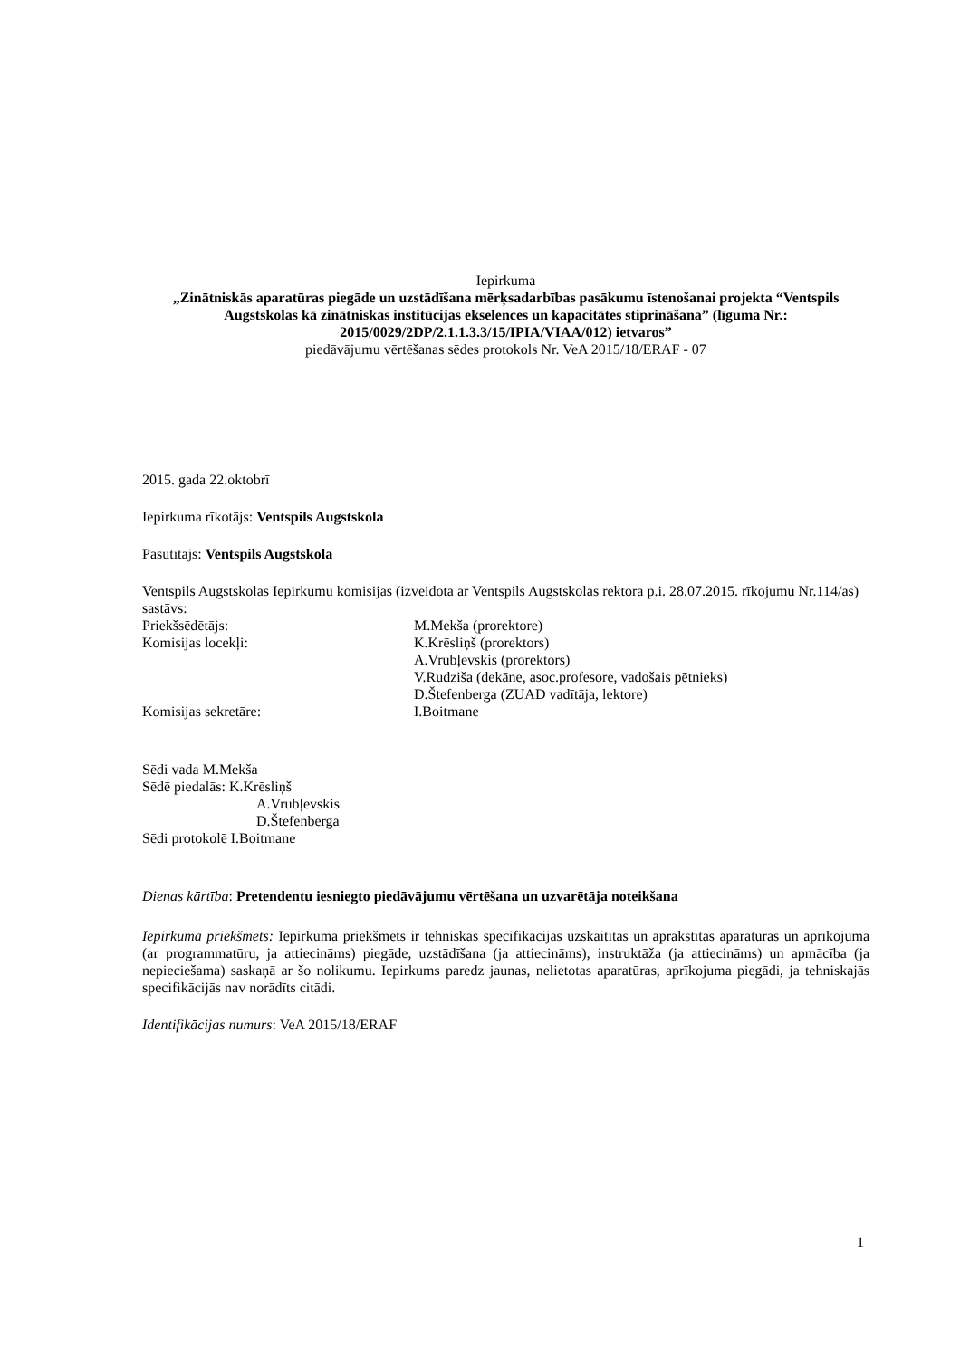Iepirkuma
„Zinātniskās aparatūras piegāde un uzstādīšana mērķsadarbības pasākumu īstenošanai projekta “Ventspils Augstskolas kā zinātniskas institūcijas ekselences un kapacitātes stiprināšana” (līguma Nr.: 2015/0029/2DP/2.1.1.3.3/15/IPIA/VIAA/012) ietvaros”
piedāvājumu vērtēšanas sēdes protokols Nr. VeA 2015/18/ERAF - 07
2015. gada 22.oktobrī
Iepirkuma rīkotājs: Ventspils Augstskola
Pasūtītājs: Ventspils Augstskola
Ventspils Augstskolas Iepirkumu komisijas (izveidota ar Ventspils Augstskolas rektora p.i. 28.07.2015. rīkojumu Nr.114/as) sastāvs:
Priekšsēdētājs:
M.Mekša (prorektore)
Komisijas locekļi:
K.Krēsliņš (prorektors)
A.Vrubļevskis (prorektors)
V.Rudziša (dekāne, asoc.profesore, vadošais pētnieks)
D.Štefenberga (ZUAD vadītāja, lektore)
Komisijas sekretāre:
I.Boitmane
Sēdi vada M.Mekša
Sēdē piedalās: K.Krēsliņš
A.Vrubļevskis
D.Štefenberga
Sēdi protokolē I.Boitmane
Dienas kārtība: Pretendentu iesniegto piedāvājumu vērtēšana un uzvarētāja noteikšana
Iepirkuma priekšmets: Iepirkuma priekšmets ir tehniskās specifikācijās uzskaitītās un aprakstītās aparatūras un aprīkojuma (ar programmatūru, ja attiecināms) piegāde, uzstādīšana (ja attiecināms), instruktāža (ja attiecināms) un apmācība (ja nepieciešama) saskaņā ar šo nolikumu. Iepirkums paredz jaunas, nelietotas aparatūras, aprīkojuma piegādi, ja tehniskajās specifikācijās nav norādīts citādi.
Identifikācijas numurs: VeA 2015/18/ERAF
1